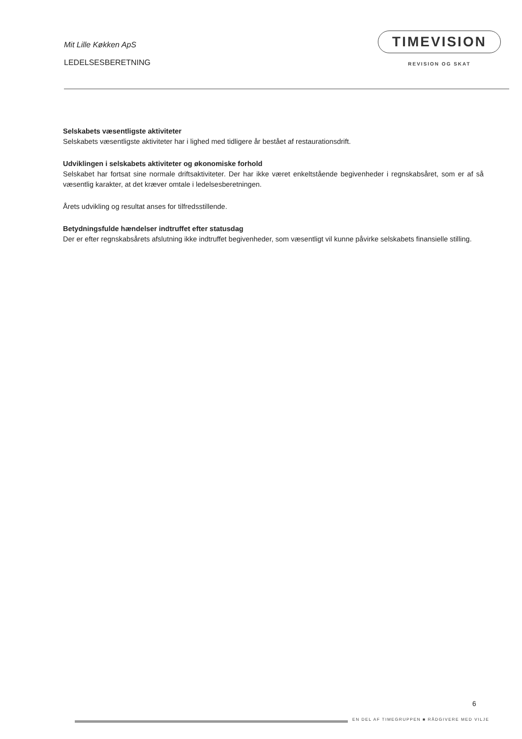Mit Lille Køkken ApS
LEDELSESBERETNING
TIMEVISION
REVISION OG SKAT
Selskabets væsentligste aktiviteter
Selskabets væsentligste aktiviteter har i lighed med tidligere år bestået af restaurationsdrift.
Udviklingen i selskabets aktiviteter og økonomiske forhold
Selskabet har fortsat sine normale driftsaktiviteter. Der har ikke været enkeltstående begivenheder i regnskabsåret, som er af så væsentlig karakter, at det kræver omtale i ledelsesberetningen.
Årets udvikling og resultat anses for tilfredsstillende.
Betydningsfulde hændelser indtruffet efter statusdag
Der er efter regnskabsårets afslutning ikke indtruffet begivenheder, som væsentligt vil kunne påvirke selskabets finansielle stilling.
6
EN DEL AF TIMEGRUPPEN ■ RÅDGIVERE MED VILJE